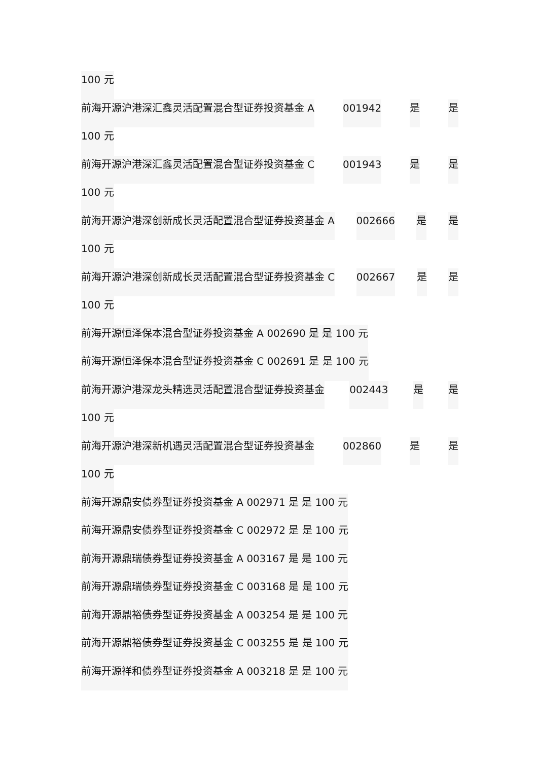100 元
前海开源沪港深汇鑫灵活配置混合型证券投资基金 A 001942 是 是
100 元
前海开源沪港深汇鑫灵活配置混合型证券投资基金 C 001943 是 是
100 元
前海开源沪港深创新成长灵活配置混合型证券投资基金 A 002666 是 是
100 元
前海开源沪港深创新成长灵活配置混合型证券投资基金 C 002667 是 是
100 元
前海开源恒泽保本混合型证券投资基金 A 002690 是 是 100 元
前海开源恒泽保本混合型证券投资基金 C 002691 是 是 100 元
前海开源沪港深龙头精选灵活配置混合型证券投资基金 002443 是 是
100 元
前海开源沪港深新机遇灵活配置混合型证券投资基金 002860 是 是
100 元
前海开源鼎安债券型证券投资基金 A 002971 是 是 100 元
前海开源鼎安债券型证券投资基金 C 002972 是 是 100 元
前海开源鼎瑞债券型证券投资基金 A 003167 是 是 100 元
前海开源鼎瑞债券型证券投资基金 C 003168 是 是 100 元
前海开源鼎裕债券型证券投资基金 A 003254 是 是 100 元
前海开源鼎裕债券型证券投资基金 C 003255 是 是 100 元
前海开源祥和债券型证券投资基金 A 003218 是 是 100 元